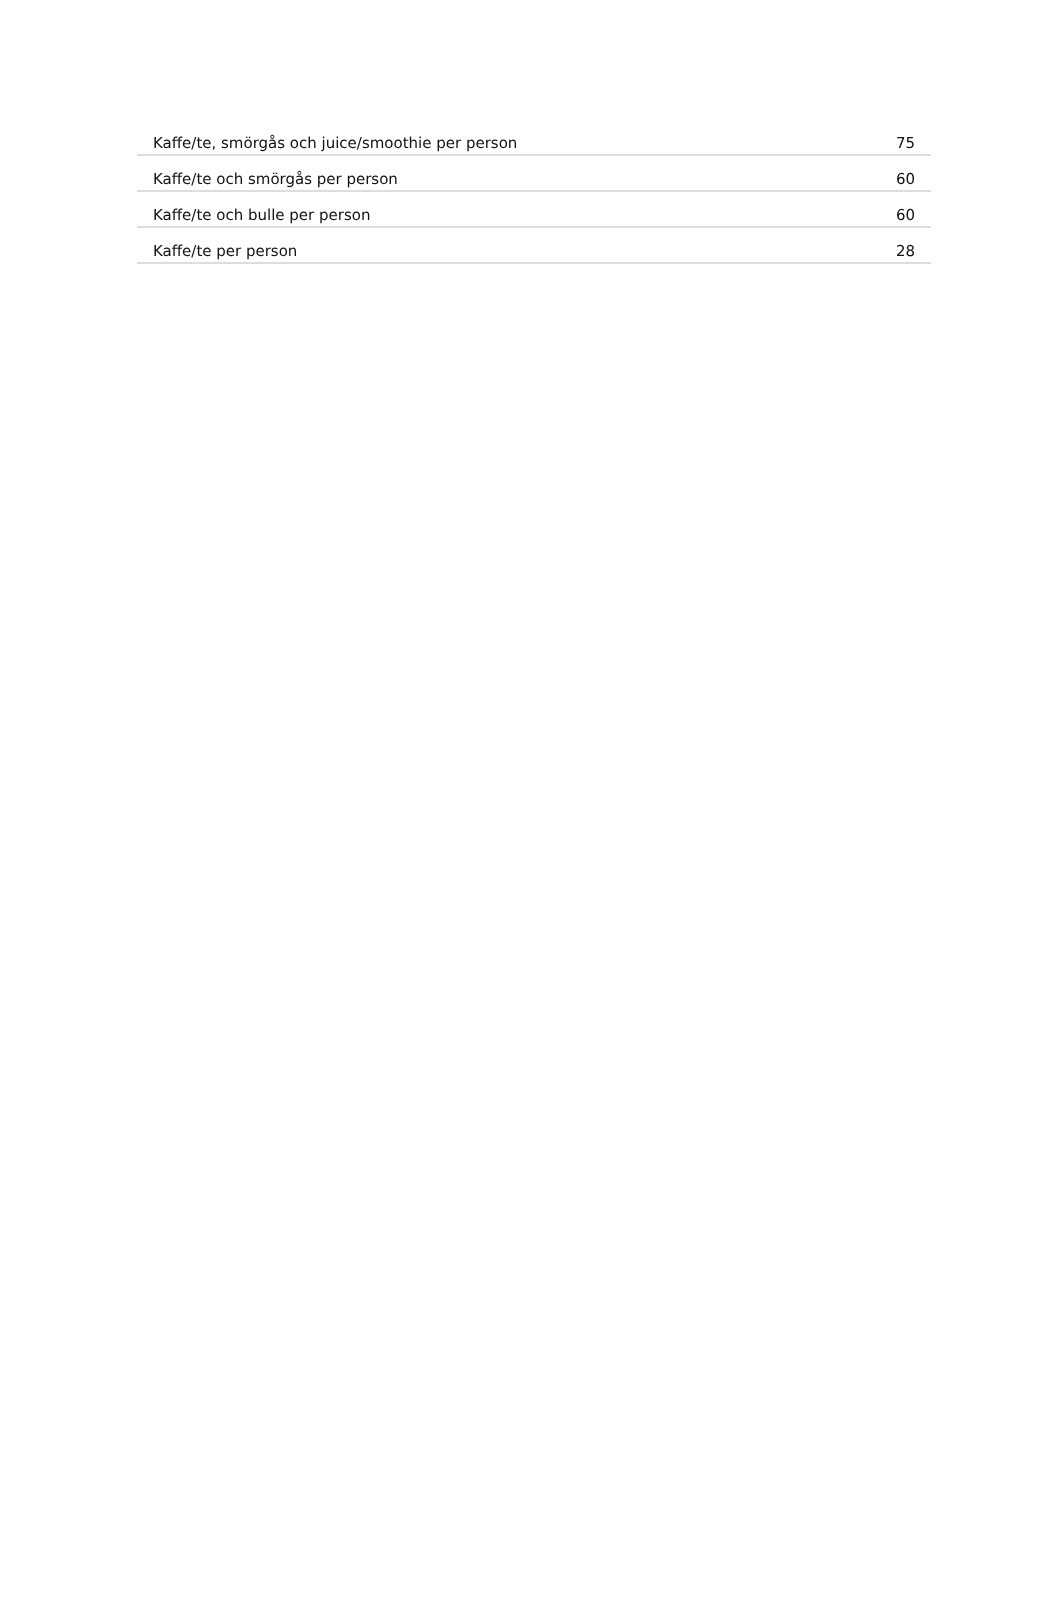| Kaffe/te, smörgås och juice/smoothie per person | 75 |
| Kaffe/te och smörgås per person | 60 |
| Kaffe/te och bulle per person | 60 |
| Kaffe/te per person | 28 |